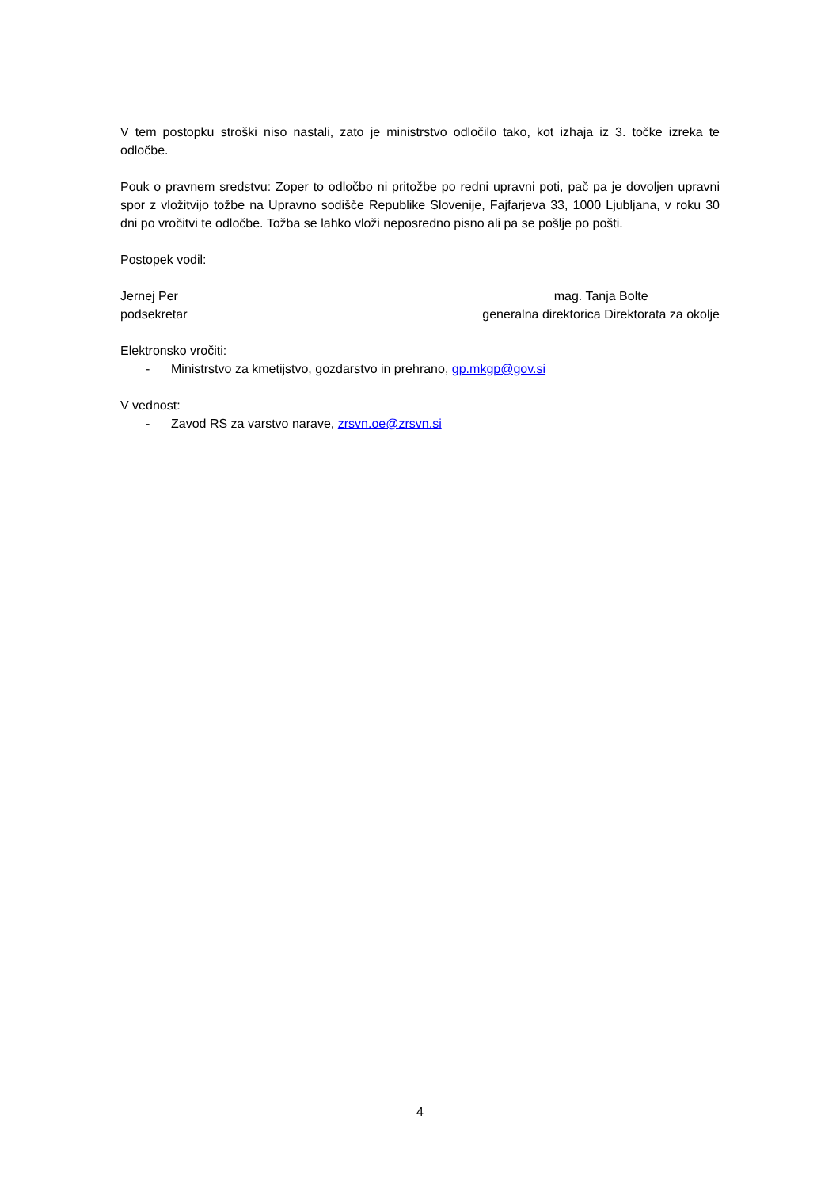V tem postopku stroški niso nastali, zato je ministrstvo odločilo tako, kot izhaja iz 3. točke izreka te odločbe.
Pouk o pravnem sredstvu: Zoper to odločbo ni pritožbe po redni upravni poti, pač pa je dovoljen upravni spor z vložitvijo tožbe na Upravno sodišče Republike Slovenije, Fajfarjeva 33, 1000 Ljubljana, v roku 30 dni po vročitvi te odločbe. Tožba se lahko vloži neposredno pisno ali pa se pošlje po pošti.
Postopek vodil:
Jernej Per
podsekretar
mag. Tanja Bolte
generalna direktorica Direktorata za okolje
Elektronsko vročiti:
- Ministrstvo za kmetijstvo, gozdarstvo in prehrano, gp.mkgp@gov.si
V vednost:
- Zavod RS za varstvo narave, zrsvn.oe@zrsvn.si
4